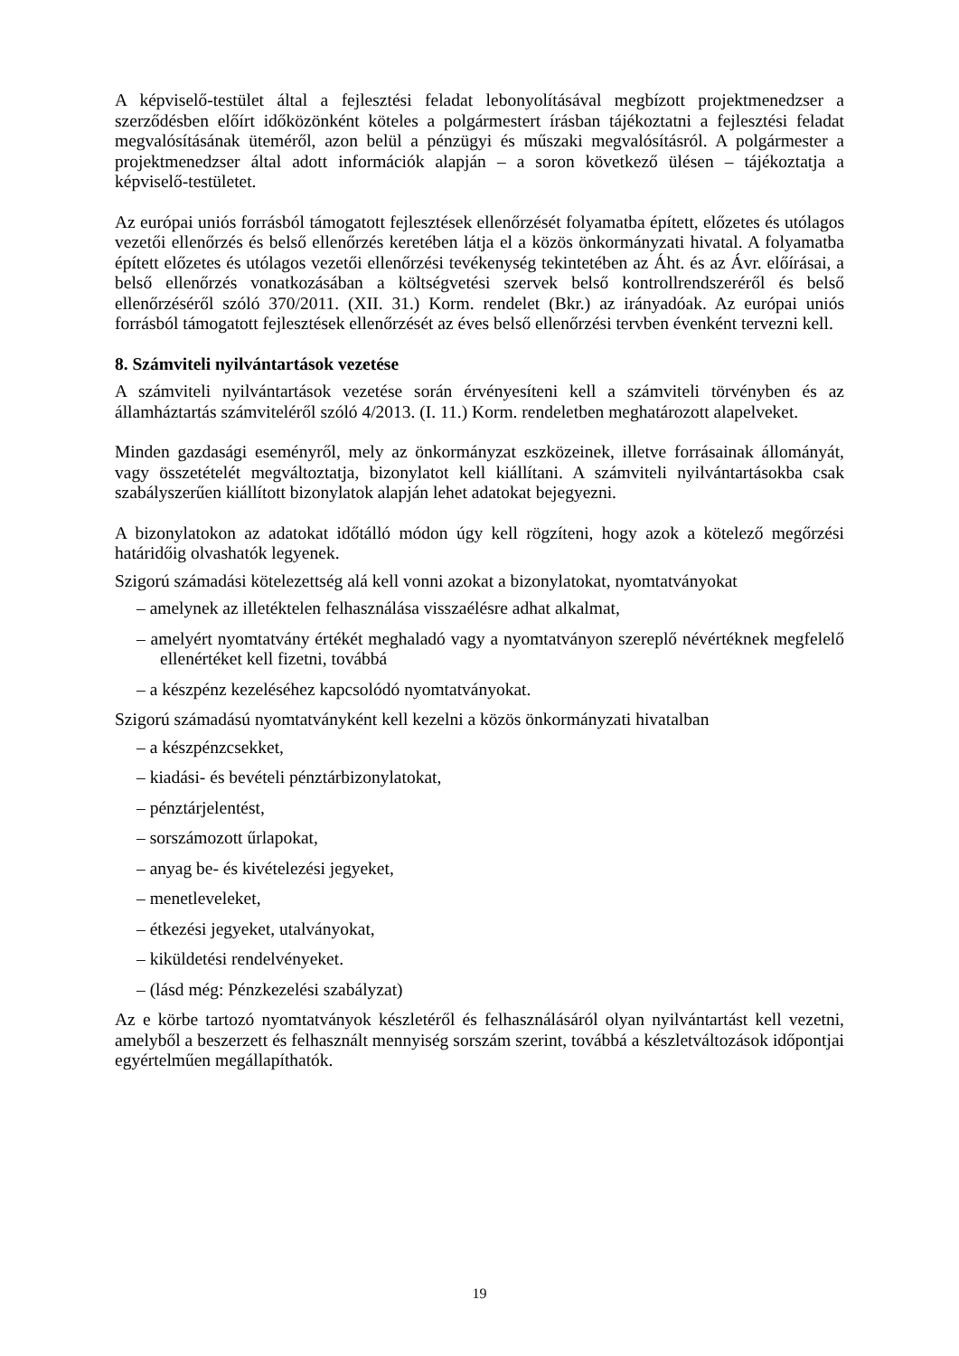A képviselő-testület által a fejlesztési feladat lebonyolításával megbízott projektmenedzser a szerződésben előírt időközönként köteles a polgármestert írásban tájékoztatni a fejlesztési feladat megvalósításának üteméről, azon belül a pénzügyi és műszaki megvalósításról. A polgármester a projektmenedzser által adott információk alapján – a soron következő ülésen – tájékoztatja a képviselő-testületet.
Az európai uniós forrásból támogatott fejlesztések ellenőrzését folyamatba épített, előzetes és utólagos vezetői ellenőrzés és belső ellenőrzés keretében látja el a közös önkormányzati hivatal. A folyamatba épített előzetes és utólagos vezetői ellenőrzési tevékenység tekintetében az Áht. és az Ávr. előírásai, a belső ellenőrzés vonatkozásában a költségvetési szervek belső kontrollrendszeréről és belső ellenőrzéséről szóló 370/2011. (XII. 31.) Korm. rendelet (Bkr.) az irányadóak. Az európai uniós forrásból támogatott fejlesztések ellenőrzését az éves belső ellenőrzési tervben évenként tervezni kell.
8. Számviteli nyilvántartások vezetése
A számviteli nyilvántartások vezetése során érvényesíteni kell a számviteli törvényben és az államháztartás számviteléről szóló 4/2013. (I. 11.) Korm. rendeletben meghatározott alapelveket.
Minden gazdasági eseményről, mely az önkormányzat eszközeinek, illetve forrásainak állományát, vagy összetételét megváltoztatja, bizonylatot kell kiállítani. A számviteli nyilvántartásokba csak szabályszerűen kiállított bizonylatok alapján lehet adatokat bejegyezni.
A bizonylatokon az adatokat időtálló módon úgy kell rögzíteni, hogy azok a kötelező megőrzési határidőig olvashatók legyenek.
Szigorú számadási kötelezettség alá kell vonni azokat a bizonylatokat, nyomtatványokat
– amelynek az illetéktelen felhasználása visszaélésre adhat alkalmat,
– amelyért nyomtatvány értékét meghaladó vagy a nyomtatványon szereplő névértéknek megfelelő ellenértéket kell fizetni, továbbá
– a készpénz kezeléséhez kapcsolódó nyomtatványokat.
Szigorú számadású nyomtatványként kell kezelni a közös önkormányzati hivatalban
– a készpénzcsekket,
– kiadási- és bevételi pénztárbizonylatokat,
– pénztárjelentést,
– sorszámozott űrlapokat,
– anyag be- és kivételezési jegyeket,
– menetleveleket,
– étkezési jegyeket, utalványokat,
– kiküldetési rendelvényeket.
– (lásd még: Pénzkezelési szabályzat)
Az e körbe tartozó nyomtatványok készletéről és felhasználásáról olyan nyilvántartást kell vezetni, amelyből a beszerzett és felhasznált mennyiség sorszám szerint, továbbá a készletváltozások időpontjai egyértelműen megállapíthatók.
19